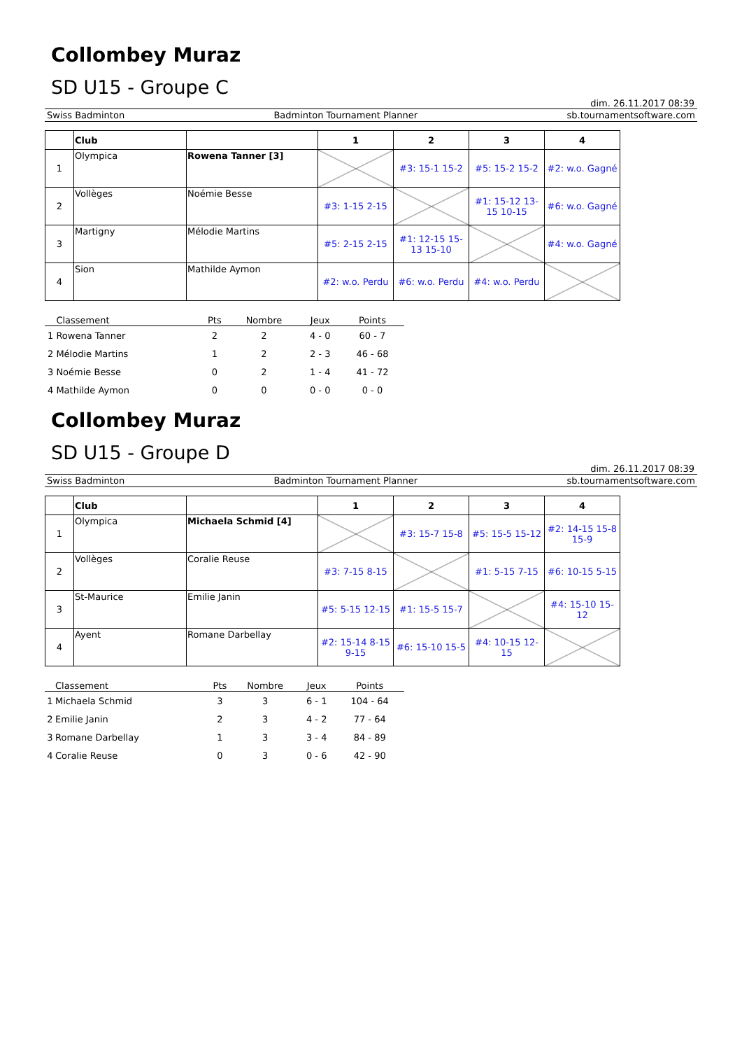Collombey Muraz
SD U15 - Groupe C
dim. 26.11.2017 08:39
Swiss Badminton Badminton Tournament Planner sb.tournamentsoftware.com
| | Club | | 1 | 2 | 3 | 4 |
| --- | --- | --- | --- | --- | --- | --- |
| 1 | Olympica | Rowena Tanner [3] | | #3: 15-1 15-2 | #5: 15-2 15-2 | #2: w.o. Gagné |
| 2 | Vollèges | Noémie Besse | #3: 1-15 2-15 | | #1: 15-12 13-15 10-15 | #6: w.o. Gagné |
| 3 | Martigny | Mélodie Martins | #5: 2-15 2-15 | #1: 12-15 15-13 15-10 | | #4: w.o. Gagné |
| 4 | Sion | Mathilde Aymon | #2: w.o. Perdu | #6: w.o. Perdu | #4: w.o. Perdu | |
| | Classement | Pts | Nombre | Jeux | Points |
| --- | --- | --- | --- | --- | --- |
| 1 | Rowena Tanner | 2 | 2 | 4 - 0 | 60 - 7 |
| 2 | Mélodie Martins | 1 | 2 | 2 - 3 | 46 - 68 |
| 3 | Noémie Besse | 0 | 2 | 1 - 4 | 41 - 72 |
| 4 | Mathilde Aymon | 0 | 0 | 0 - 0 | 0 - 0 |
Collombey Muraz
SD U15 - Groupe D
dim. 26.11.2017 08:39
Swiss Badminton Badminton Tournament Planner sb.tournamentsoftware.com
| | Club | | 1 | 2 | 3 | 4 |
| --- | --- | --- | --- | --- | --- | --- |
| 1 | Olympica | Michaela Schmid [4] | | #3: 15-7 15-8 | #5: 15-5 15-12 | #2: 14-15 15-8 15-9 |
| 2 | Vollèges | Coralie Reuse | #3: 7-15 8-15 | | #1: 5-15 7-15 | #6: 10-15 5-15 |
| 3 | St-Maurice | Emilie Janin | #5: 5-15 12-15 | #1: 15-5 15-7 | | #4: 15-10 15-12 |
| 4 | Ayent | Romane Darbellay | #2: 15-14 8-15 9-15 | #6: 15-10 15-5 | #4: 10-15 12-15 | |
| | Classement | Pts | Nombre | Jeux | Points |
| --- | --- | --- | --- | --- | --- |
| 1 | Michaela Schmid | 3 | 3 | 6 - 1 | 104 - 64 |
| 2 | Emilie Janin | 2 | 3 | 4 - 2 | 77 - 64 |
| 3 | Romane Darbellay | 1 | 3 | 3 - 4 | 84 - 89 |
| 4 | Coralie Reuse | 0 | 3 | 0 - 6 | 42 - 90 |